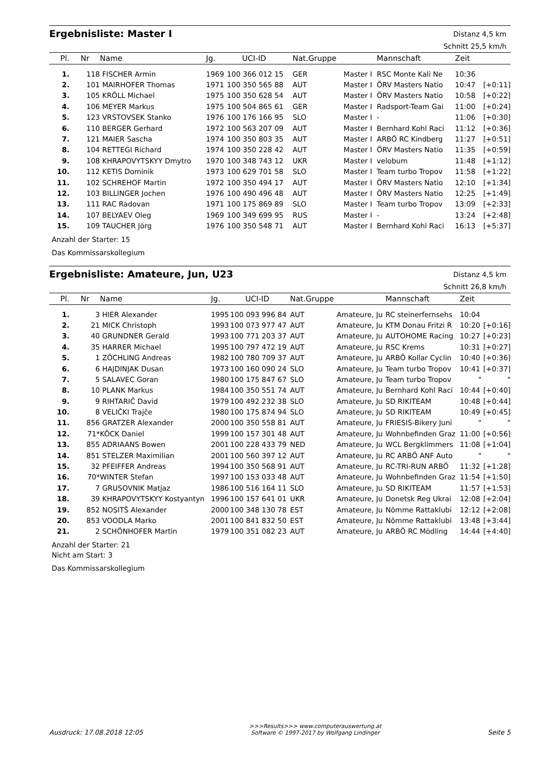Ergebnisliste: Master I
Distanz 4,5 km
Schnitt 25,5 km/h
| Pl. | Nr | Name | Jg. | UCI-ID | Nat.Gruppe | | Mannschaft | Zeit | |
| --- | --- | --- | --- | --- | --- | --- | --- | --- | --- |
| 1. | 118 | FISCHER Armin | 1969 | 100 366 012 15 | GER | Master I | RSC Monte Kali Ne | 10:36 | |
| 2. | 101 | MAIRHOFER Thomas | 1971 | 100 350 565 88 | AUT | Master I | ÖRV Masters Natio | 10:47 | [+0:11] |
| 3. | 105 | KRÖLL Michael | 1975 | 100 350 628 54 | AUT | Master I | ÖRV Masters Natio | 10:58 | [+0:22] |
| 4. | 106 | MEYER Markus | 1975 | 100 504 865 61 | GER | Master I | Radsport-Team Gai | 11:00 | [+0:24] |
| 5. | 123 | VRSTOVSEK Stanko | 1976 | 100 176 166 95 | SLO | Master I | - | 11:06 | [+0:30] |
| 6. | 110 | BERGER Gerhard | 1972 | 100 563 207 09 | AUT | Master I | Bernhard Kohl Raci | 11:12 | [+0:36] |
| 7. | 121 | MAIER Sascha | 1974 | 100 350 803 35 | AUT | Master I | ARBÖ RC Kindberg | 11:27 | [+0:51] |
| 8. | 104 | RETTEGI Richard | 1974 | 100 350 228 42 | AUT | Master I | ÖRV Masters Natio | 11:35 | [+0:59] |
| 9. | 108 | KHRAPOVYTSKYY Dmytro | 1970 | 100 348 743 12 | UKR | Master I | velobum | 11:48 | [+1:12] |
| 10. | 112 | KETIS Dominik | 1973 | 100 629 701 58 | SLO | Master I | Team turbo Tropov | 11:58 | [+1:22] |
| 11. | 102 | SCHREHOF Martin | 1972 | 100 350 494 17 | AUT | Master I | ÖRV Masters Natio | 12:10 | [+1:34] |
| 12. | 103 | BILLINGER Jochen | 1976 | 100 490 496 48 | AUT | Master I | ÖRV Masters Natio | 12:25 | [+1:49] |
| 13. | 111 | RAC Radovan | 1971 | 100 175 869 89 | SLO | Master I | Team turbo Tropov | 13:09 | [+2:33] |
| 14. | 107 | BELYAEV Oleg | 1969 | 100 349 699 95 | RUS | Master I | - | 13:24 | [+2:48] |
| 15. | 109 | TAUCHER Jörg | 1976 | 100 350 548 71 | AUT | Master I | Bernhard Kohl Raci | 16:13 | [+5:37] |
Anzahl der Starter: 15
Das Kommissarskollegium
Ergebnisliste: Amateure, Jun, U23
Distanz 4,5 km
Schnitt 26,8 km/h
| Pl. | Nr | Name | Jg. | UCI-ID | Nat.Gruppe | | Mannschaft | Zeit | |
| --- | --- | --- | --- | --- | --- | --- | --- | --- | --- |
| 1. | 3 | HIER Alexander | 1995 | 100 093 996 84 | AUT | Amateure, Ju | RC steinerfernsehs | 10:04 | |
| 2. | 21 | MICK Christoph | 1993 | 100 073 977 47 | AUT | Amateure, Ju | KTM Donau Fritzi R | 10:20 | [+0:16] |
| 3. | 40 | GRUNDNER Gerald | 1993 | 100 771 203 37 | AUT | Amateure, Ju | AUTOHOME Racing | 10:27 | [+0:23] |
| 4. | 35 | HARRER Michael | 1995 | 100 797 472 19 | AUT | Amateure, Ju | RSC Krems | 10:31 | [+0:27] |
| 5. | 1 | ZÖCHLING Andreas | 1982 | 100 780 709 37 | AUT | Amateure, Ju | ARBÖ Kollar Cyclin | 10:40 | [+0:36] |
| 6. | 6 | HAJDINJAK Dusan | 1973 | 100 160 090 24 | SLO | Amateure, Ju | Team turbo Tropov | 10:41 | [+0:37] |
| 7. | 5 | SALAVEC Goran | 1980 | 100 175 847 67 | SLO | Amateure, Ju | Team turbo Tropov | " | " |
| 8. | 10 | PLANK Markus | 1984 | 100 350 551 74 | AUT | Amateure, Ju | Bernhard Kohl Raci | 10:44 | [+0:40] |
| 9. | 9 | RIHTARIČ David | 1979 | 100 492 232 38 | SLO | Amateure, Ju | SD RIKITEAM | 10:48 | [+0:44] |
| 10. | 8 | VELIČKI Trajče | 1980 | 100 175 874 94 | SLO | Amateure, Ju | SD RIKITEAM | 10:49 | [+0:45] |
| 11. | 856 | GRATZER Alexander | 2000 | 100 350 558 81 | AUT | Amateure, Ju | FRIESIS-Bikery Juni | " | " |
| 12. | 71* | KÖCK Daniel | 1999 | 100 157 301 48 | AUT | Amateure, Ju | Wohnbefinden Graz | 11:00 | [+0:56] |
| 13. | 855 | ADRIAANS Bowen | 2001 | 100 228 433 79 | NED | Amateure, Ju | WCL Bergklimmers | 11:08 | [+1:04] |
| 14. | 851 | STELZER Maximilian | 2001 | 100 560 397 12 | AUT | Amateure, Ju | RC ARBÖ ANF Auto | " | " |
| 15. | 32 | PFEIFFER Andreas | 1994 | 100 350 568 91 | AUT | Amateure, Ju | RC-TRI-RUN ARBÖ | 11:32 | [+1:28] |
| 16. | 70* | WINTER Stefan | 1997 | 100 153 033 48 | AUT | Amateure, Ju | Wohnbefinden Graz | 11:54 | [+1:50] |
| 17. | 7 | GRUSOVNIK Matjaz | 1986 | 100 516 164 11 | SLO | Amateure, Ju | SD RIKITEAM | 11:57 | [+1:53] |
| 18. | 39 | KHRAPOVYTSKYY Kostyantyn | 1996 | 100 157 641 01 | UKR | Amateure, Ju | Donetsk Reg Ukrai | 12:08 | [+2:04] |
| 19. | 852 | NOSITŠ Alexander | 2000 | 100 348 130 78 | EST | Amateure, Ju | Nõmme Rattaklubi | 12:12 | [+2:08] |
| 20. | 853 | VOODLA Marko | 2001 | 100 841 832 50 | EST | Amateure, Ju | Nõmme Rattaklubi | 13:48 | [+3:44] |
| 21. | 2 | SCHÖNHOFER Martin | 1979 | 100 351 082 23 | AUT | Amateure, Ju | ARBÖ RC Mödling | 14:44 | [+4:40] |
Anzahl der Starter: 21
Nicht am Start: 3
Das Kommissarskollegium
Ausdruck: 17.08.2018 12:05 >>>Results>>> www.computerauswertung.at
Software © 1997-2017 by Wolfgang Lindinger Seite 5